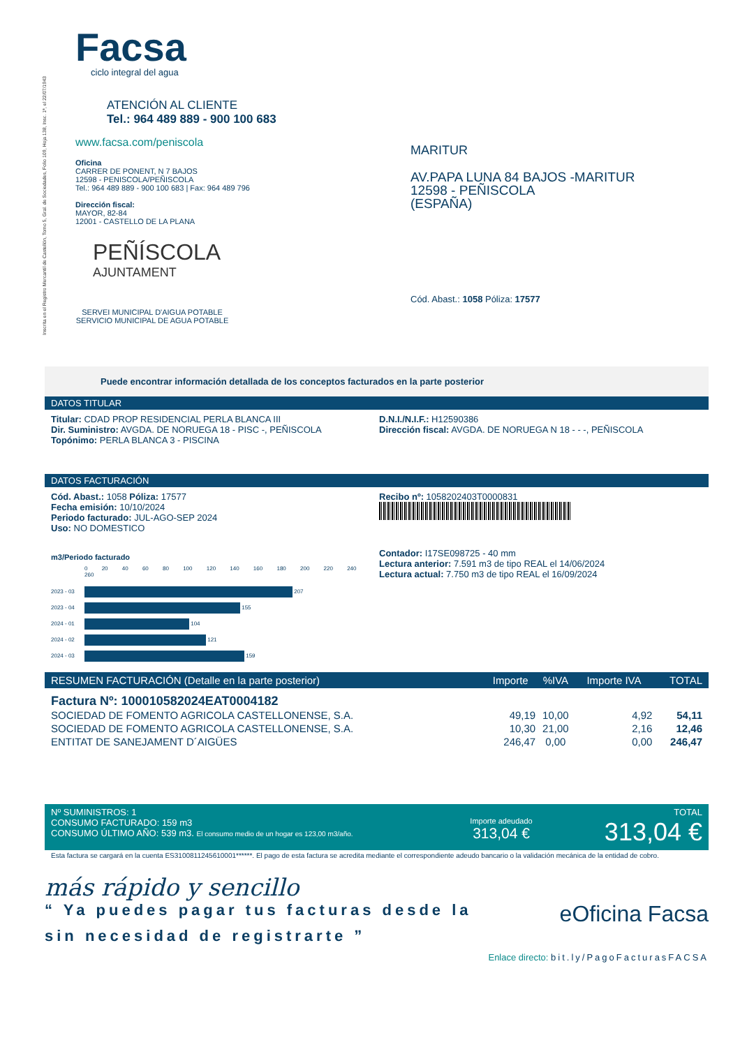Inscrita en el Registro Mercantil de Castellón, Tomo 5, Gral. de Sociedades, Folio 109, Hoja 138, Insc. 1ª, el 22/07/1943
Facsa
ciclo integral del agua
ATENCIÓN AL CLIENTE
Tel.: 964 489 889 - 900 100 683
www.facsa.com/peniscola
Oficina
CARRER DE PONENT, N 7 BAJOS
12598 - PENISCOLA/PEÑISCOLA
Tel.: 964 489 889 - 900 100 683 | Fax: 964 489 796
Dirección fiscal:
MAYOR, 82-84
12001 - CASTELLO DE LA PLANA
PEÑÍSCOLA
AJUNTAMENT
SERVEI MUNICIPAL D'AIGUA POTABLE
SERVICIO MUNICIPAL DE AGUA POTABLE
MARITUR
AV.PAPA LUNA 84 BAJOS -MARITUR
12598 - PEÑISCOLA
(ESPAÑA)
Cód. Abast.: 1058 Póliza: 17577
Puede encontrar información detallada de los conceptos facturados en la parte posterior
DATOS TITULAR
Titular: CDAD PROP RESIDENCIAL PERLA BLANCA III
Dir. Suministro: AVGDA. DE NORUEGA 18 - PISC -, PEÑISCOLA
Topónimo: PERLA BLANCA 3 - PISCINA
D.N.I./N.I.F.: H12590386
Dirección fiscal: AVGDA. DE NORUEGA N 18 - - -, PEÑISCOLA
DATOS FACTURACIÓN
Cód. Abast.: 1058 Póliza: 17577
Fecha emisión: 10/10/2024
Periodo facturado: JUL-AGO-SEP 2024
Uso: NO DOMESTICO
m3/Periodo facturado
0 20 40 60 80 100 120 140 160 180 200 220 240 260
2023 - 03 207
2023 - 04 155
2024 - 01 104
2024 - 02 121
2024 - 03 159
Recibo nº: 1058202403T0000831
Contador: I17SE098725 - 40 mm
Lectura anterior: 7.591 m3 de tipo REAL el 14/06/2024
Lectura actual: 7.750 m3 de tipo REAL el 16/09/2024
| RESUMEN FACTURACIÓN (Detalle en la parte posterior) | Importe | %IVA | Importe IVA | TOTAL |
| --- | --- | --- | --- | --- |
| Factura Nº: 100010582024EAT0004182 | | | | |
| SOCIEDAD DE FOMENTO AGRICOLA CASTELLONENSE, S.A. | 49,19 | 10,00 | 4,92 | 54,11 |
| SOCIEDAD DE FOMENTO AGRICOLA CASTELLONENSE, S.A. | 10,30 | 21,00 | 2,16 | 12,46 |
| ENTITAT DE SANEJAMENT D´AIGÜES | 246,47 | 0,00 | 0,00 | 246,47 |
Nº SUMINISTROS: 1
CONSUMO FACTURADO: 159 m3
CONSUMO ÚLTIMO AÑO: 539 m3. El consumo medio de un hogar es 123,00 m3/año.
Importe adeudado
313,04 €
TOTAL
313,04 €
Esta factura se cargará en la cuenta ES3100811245610001******. El pago de esta factura se acredita mediante el correspondiente adeudo bancario o la validación mecánica de la entidad de cobro.
más rápido y sencillo
“ Ya puedes pagar tus facturas desde la eOficina Facsa
sin necesidad de registrarte ”
Enlace directo: bit.ly/PagoFacturasFACSA